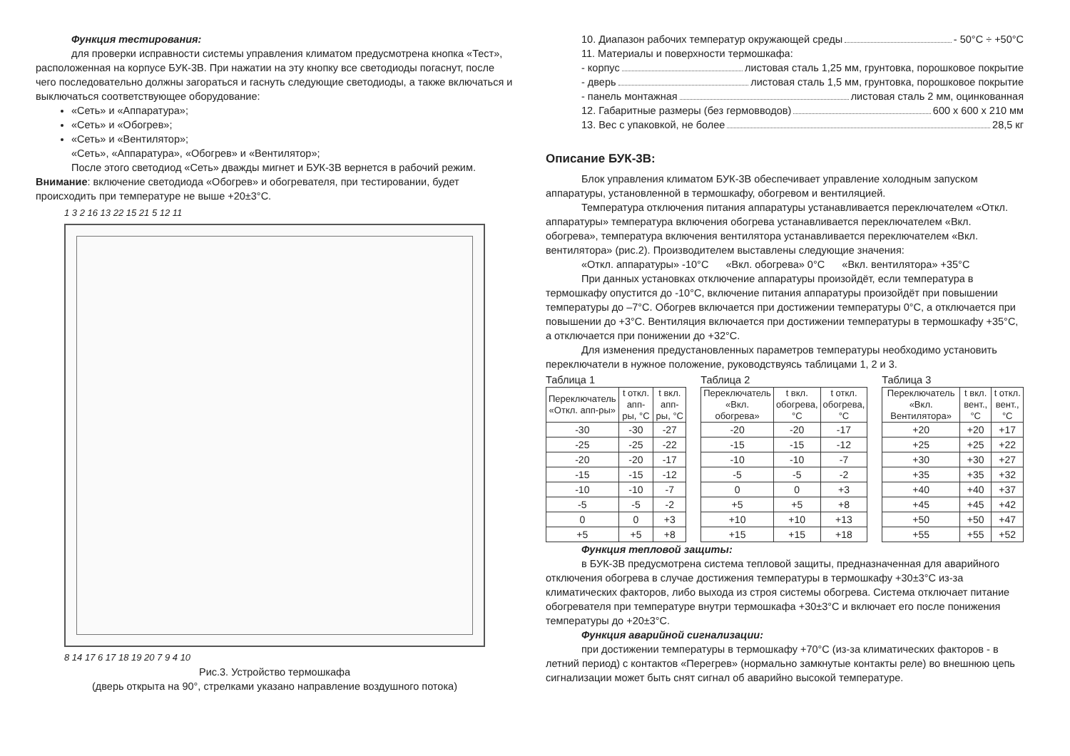Функция тестирования:
для проверки исправности системы управления климатом предусмотрена кнопка «Тест», расположенная на корпусе БУК-3В. При нажатии на эту кнопку все светодиоды погаснут, после чего последовательно должны загораться и гаснуть следующие светодиоды, а также включаться и выключаться соответствующее оборудование:
«Сеть» и «Аппаратура»;
«Сеть» и «Обогрев»;
«Сеть» и «Вентилятор»;
«Сеть», «Аппаратура», «Обогрев» и «Вентилятор»;
После этого светодиод «Сеть» дважды мигнет и БУК-3В вернется в рабочий режим.
Внимание: включение светодиода «Обогрев» и обогревателя, при тестировании, будет происходить при температуре не выше +20±3°С.
1 3 2 16 13 22 15 21 5 12 11
8 14 17 6 17 18 19 20 7 9 4 10
Рис.3. Устройство термошкафа
(дверь открыта на 90°, стрелками указано направление воздушного потока)
10. Диапазон рабочих температур окружающей среды - 50°С ÷ +50°С
11. Материалы и поверхности термошкафа:
- корпус листовая сталь 1,25 мм, грунтовка, порошковое покрытие
- дверь листовая сталь 1,5 мм, грунтовка, порошковое покрытие
- панель монтажная листовая сталь 2 мм, оцинкованная
12. Габаритные размеры (без гермовводов) 600 х 600 х 210 мм
13. Вес с упаковкой, не более 28,5 кг
Описание БУК-3В:
Блок управления климатом БУК-3В обеспечивает управление холодным запуском аппаратуры, установленной в термошкафу, обогревом и вентиляцией.
Температура отключения питания аппаратуры устанавливается переключателем «Откл. аппаратуры» температура включения обогрева устанавливается переключателем «Вкл. обогрева», температура включения вентилятора устанавливается переключателем «Вкл. вентилятора» (рис.2). Производителем выставлены следующие значения:
«Откл. аппаратуры» -10°С «Вкл. обогрева» 0°С «Вкл. вентилятора» +35°С
При данных установках отключение аппаратуры произойдёт, если температура в термошкафу опустится до -10°С, включение питания аппаратуры произойдёт при повышении температуры до –7°С. Обогрев включается при достижении температуры 0°С, а отключается при повышении до +3°С. Вентиляция включается при достижении температуры в термошкафу +35°С, а отключается при понижении до +32°С.
Для изменения предустановленных параметров температуры необходимо установить переключатели в нужное положение, руководствуясь таблицами 1, 2 и 3.
Таблица 1
| Переключатель «Откл. апп-ры» | t откл. апп-ры, °С | t вкл. апп-ры, °С |
| --- | --- | --- |
| -30 | -30 | -27 |
| -25 | -25 | -22 |
| -20 | -20 | -17 |
| -15 | -15 | -12 |
| -10 | -10 | -7 |
| -5 | -5 | -2 |
| 0 | 0 | +3 |
| +5 | +5 | +8 |
Таблица 2
| Переключатель «Вкл. обогрева» | t вкл. обогрева, °С | t откл. обогрева, °С |
| --- | --- | --- |
| -20 | -20 | -17 |
| -15 | -15 | -12 |
| -10 | -10 | -7 |
| -5 | -5 | -2 |
| 0 | 0 | +3 |
| +5 | +5 | +8 |
| +10 | +10 | +13 |
| +15 | +15 | +18 |
Таблица 3
| Переключатель «Вкл. Вентилятора» | t вкл. вент., °С | t откл. вент., °С |
| --- | --- | --- |
| +20 | +20 | +17 |
| +25 | +25 | +22 |
| +30 | +30 | +27 |
| +35 | +35 | +32 |
| +40 | +40 | +37 |
| +45 | +45 | +42 |
| +50 | +50 | +47 |
| +55 | +55 | +52 |
Функция тепловой защиты:
в БУК-3В предусмотрена система тепловой защиты, предназначенная для аварийного отключения обогрева в случае достижения температуры в термошкафу +30±3°С из-за климатических факторов, либо выхода из строя системы обогрева. Система отключает питание обогревателя при температуре внутри термошкафа +30±3°С и включает его после понижения температуры до +20±3°С.
Функция аварийной сигнализации:
при достижении температуры в термошкафу +70°С (из-за климатических факторов - в летний период) с контактов «Перегрев» (нормально замкнутые контакты реле) во внешнюю цепь сигнализации может быть снят сигнал об аварийно высокой температуре.